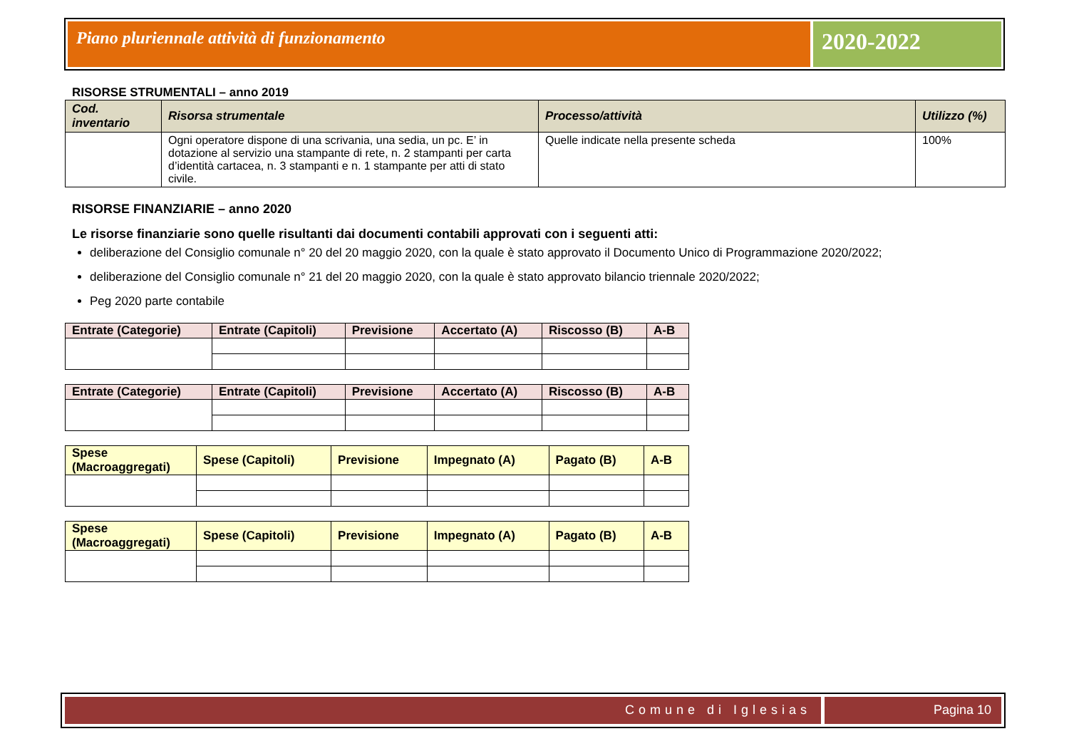Piano pluriennale attività di funzionamento
2020-2022
RISORSE STRUMENTALI – anno 2019
| Cod. inventario | Risorsa strumentale | Processo/attività | Utilizzo (%) |
| --- | --- | --- | --- |
| | Ogni operatore dispone di una scrivania, una sedia, un pc. E’ in dotazione al servizio una stampante di rete, n. 2 stampanti per carta d’identità cartacea, n. 3 stampanti e n. 1 stampante per atti di stato civile. | Quelle indicate nella presente scheda | 100% |
RISORSE FINANZIARIE – anno 2020
Le risorse finanziarie sono quelle risultanti dai documenti contabili approvati con i seguenti atti:
deliberazione del Consiglio comunale n° 20 del 20 maggio 2020, con la quale è stato approvato il Documento Unico di Programmazione 2020/2022;
deliberazione del Consiglio comunale n° 21 del 20 maggio 2020, con la quale è stato approvato bilancio triennale 2020/2022;
Peg 2020 parte contabile
| Entrate (Categorie) | Entrate (Capitoli) | Previsione | Accertato (A) | Riscosso (B) | A-B |
| --- | --- | --- | --- | --- | --- |
| Entrate (Categorie) | Entrate (Capitoli) | Previsione | Accertato (A) | Riscosso (B) | A-B |
| --- | --- | --- | --- | --- | --- |
| Spese (Macroaggregati) | Spese (Capitoli) | Previsione | Impegnato (A) | Pagato (B) | A-B |
| --- | --- | --- | --- | --- | --- |
| Spese (Macroaggregati) | Spese (Capitoli) | Previsione | Impegnato (A) | Pagato (B) | A-B |
| --- | --- | --- | --- | --- | --- |
Comune di Iglesias Pagina 10